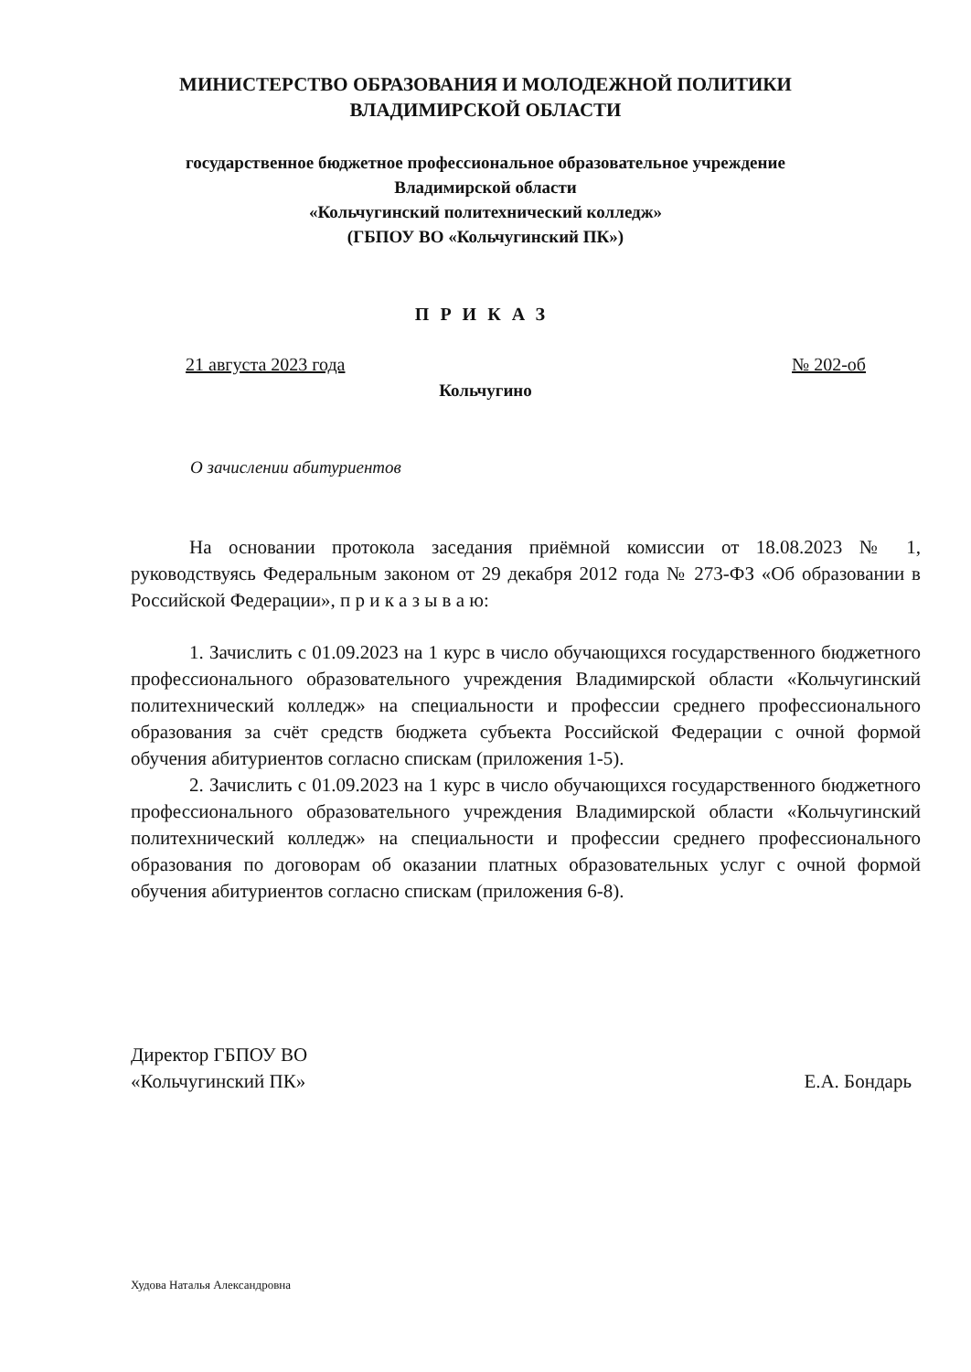МИНИСТЕРСТВО ОБРАЗОВАНИЯ И МОЛОДЕЖНОЙ ПОЛИТИКИ
ВЛАДИМИРСКОЙ ОБЛАСТИ
государственное бюджетное профессиональное образовательное учреждение
Владимирской области
«Кольчугинский политехнический колледж»
(ГБПОУ ВО «Кольчугинский ПК»)
ПРИКАЗ
21 августа 2023 года № 202-об
Кольчугино
О зачислении абитуриентов
На основании протокола заседания приёмной комиссии от 18.08.2023 № 1, руководствуясь Федеральным законом от 29 декабря 2012 года № 273-ФЗ «Об образовании в Российской Федерации», п р и к а з ы в а ю:
1. Зачислить с 01.09.2023 на 1 курс в число обучающихся государственного бюджетного профессионального образовательного учреждения Владимирской области «Кольчугинский политехнический колледж» на специальности и профессии среднего профессионального образования за счёт средств бюджета субъекта Российской Федерации с очной формой обучения абитуриентов согласно спискам (приложения 1-5).
2. Зачислить с 01.09.2023 на 1 курс в число обучающихся государственного бюджетного профессионального образовательного учреждения Владимирской области «Кольчугинский политехнический колледж» на специальности и профессии среднего профессионального образования по договорам об оказании платных образовательных услуг с очной формой обучения абитуриентов согласно спискам (приложения 6-8).
Директор ГБПОУ ВО
«Кольчугинский ПК»
Е.А. Бондарь
Худова Наталья Александровна